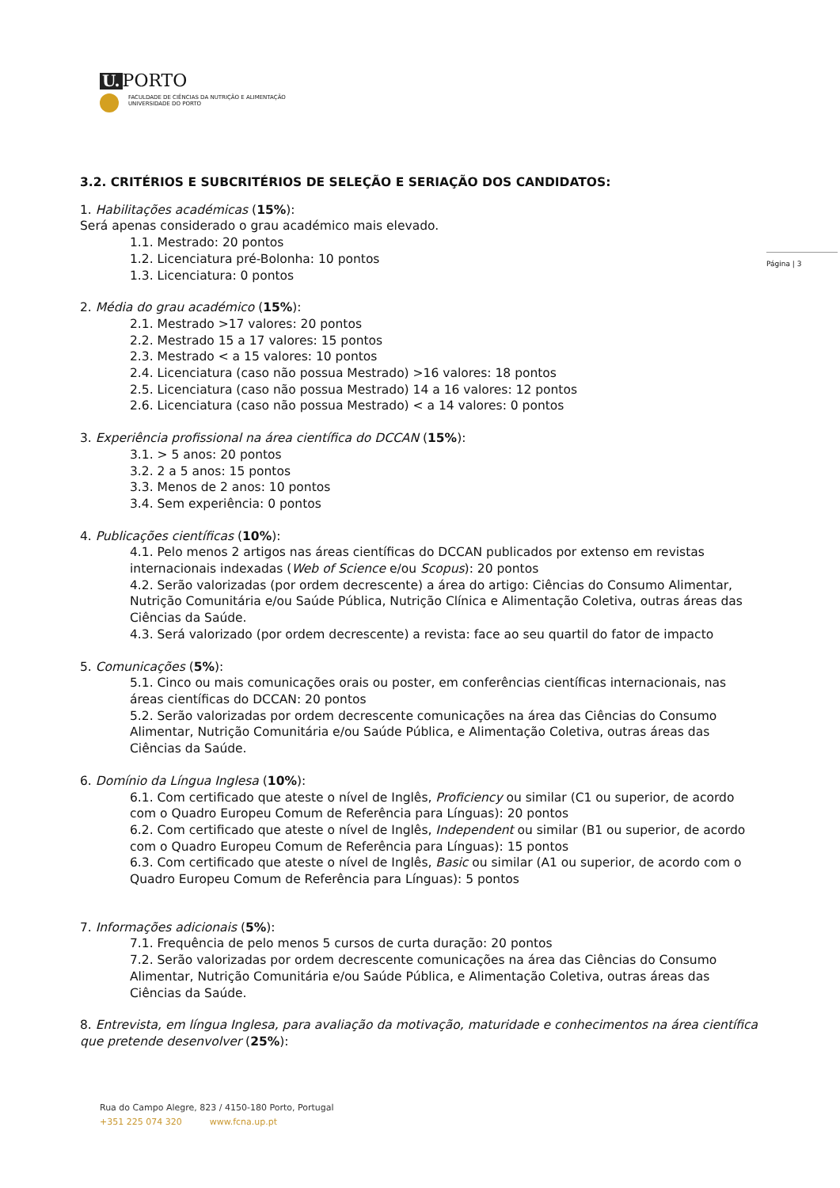U. PORTO
FACULDADE DE CIÊNCIAS DA NUTRIÇÃO E ALIMENTAÇÃO
UNIVERSIDADE DO PORTO
Página | 3
3.2. CRITÉRIOS E SUBCRITÉRIOS DE SELEÇÃO E SERIAÇÃO DOS CANDIDATOS:
1. Habilitações académicas (15%):
Será apenas considerado o grau académico mais elevado.
1.1. Mestrado: 20 pontos
1.2. Licenciatura pré-Bolonha: 10 pontos
1.3. Licenciatura: 0 pontos
2. Média do grau académico (15%):
2.1. Mestrado >17 valores: 20 pontos
2.2. Mestrado 15 a 17 valores: 15 pontos
2.3. Mestrado < a 15 valores: 10 pontos
2.4. Licenciatura (caso não possua Mestrado) >16 valores: 18 pontos
2.5. Licenciatura (caso não possua Mestrado) 14 a 16 valores: 12 pontos
2.6. Licenciatura (caso não possua Mestrado) < a 14 valores: 0 pontos
3. Experiência profissional na área científica do DCCAN (15%):
3.1. > 5 anos: 20 pontos
3.2. 2 a 5 anos: 15 pontos
3.3. Menos de 2 anos: 10 pontos
3.4. Sem experiência: 0 pontos
4. Publicações científicas (10%):
4.1. Pelo menos 2 artigos nas áreas científicas do DCCAN publicados por extenso em revistas internacionais indexadas (Web of Science e/ou Scopus): 20 pontos
4.2. Serão valorizadas (por ordem decrescente) a área do artigo: Ciências do Consumo Alimentar, Nutrição Comunitária e/ou Saúde Pública, Nutrição Clínica e Alimentação Coletiva, outras áreas das Ciências da Saúde.
4.3. Será valorizado (por ordem decrescente) a revista: face ao seu quartil do fator de impacto
5. Comunicações (5%):
5.1. Cinco ou mais comunicações orais ou poster, em conferências científicas internacionais, nas áreas científicas do DCCAN: 20 pontos
5.2. Serão valorizadas por ordem decrescente comunicações na área das Ciências do Consumo Alimentar, Nutrição Comunitária e/ou Saúde Pública, e Alimentação Coletiva, outras áreas das Ciências da Saúde.
6. Domínio da Língua Inglesa (10%):
6.1. Com certificado que ateste o nível de Inglês, Proficiency ou similar (C1 ou superior, de acordo com o Quadro Europeu Comum de Referência para Línguas): 20 pontos
6.2. Com certificado que ateste o nível de Inglês, Independent ou similar (B1 ou superior, de acordo com o Quadro Europeu Comum de Referência para Línguas): 15 pontos
6.3. Com certificado que ateste o nível de Inglês, Basic ou similar (A1 ou superior, de acordo com o Quadro Europeu Comum de Referência para Línguas): 5 pontos
7. Informações adicionais (5%):
7.1. Frequência de pelo menos 5 cursos de curta duração: 20 pontos
7.2. Serão valorizadas por ordem decrescente comunicações na área das Ciências do Consumo Alimentar, Nutrição Comunitária e/ou Saúde Pública, e Alimentação Coletiva, outras áreas das Ciências da Saúde.
8. Entrevista, em língua Inglesa, para avaliação da motivação, maturidade e conhecimentos na área científica que pretende desenvolver (25%):
Rua do Campo Alegre, 823 / 4150-180 Porto, Portugal
+351 225 074 320 www.fcna.up.pt